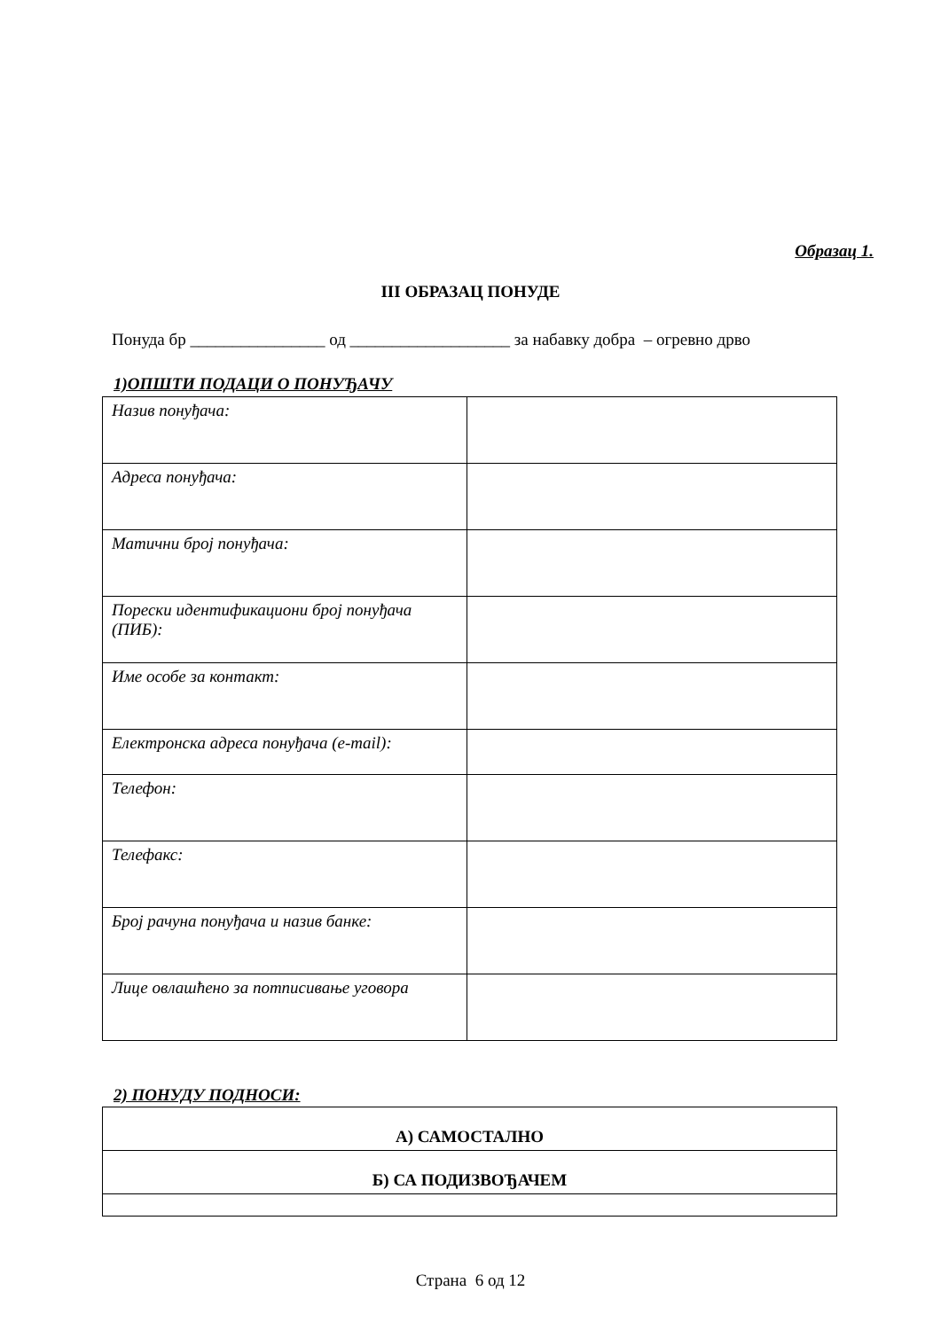Образац 1.
III ОБРАЗАЦ ПОНУДЕ
Понуда бр ________________ од ___________________ за набавку добра – огревно дрво
1)ОПШТИ ПОДАЦИ О ПОНУЂАЧУ
| Назив понуђача: | |
| Адреса понуђача: | |
| Матични број понуђача: | |
| Порески идентификациони број понуђача (ПИБ): | |
| Име особе за контакт: | |
| Електронска адреса понуђача (e-mail): | |
| Телефон: | |
| Телефакс: | |
| Број рачуна понуђача и назив банке: | |
| Лице овлашћено за потписивање уговора | |
2) ПОНУДУ ПОДНОСИ:
| А) САМОСТАЛНО |
| Б) СА ПОДИЗВОЂАЧЕМ |
Страна 6 од 12